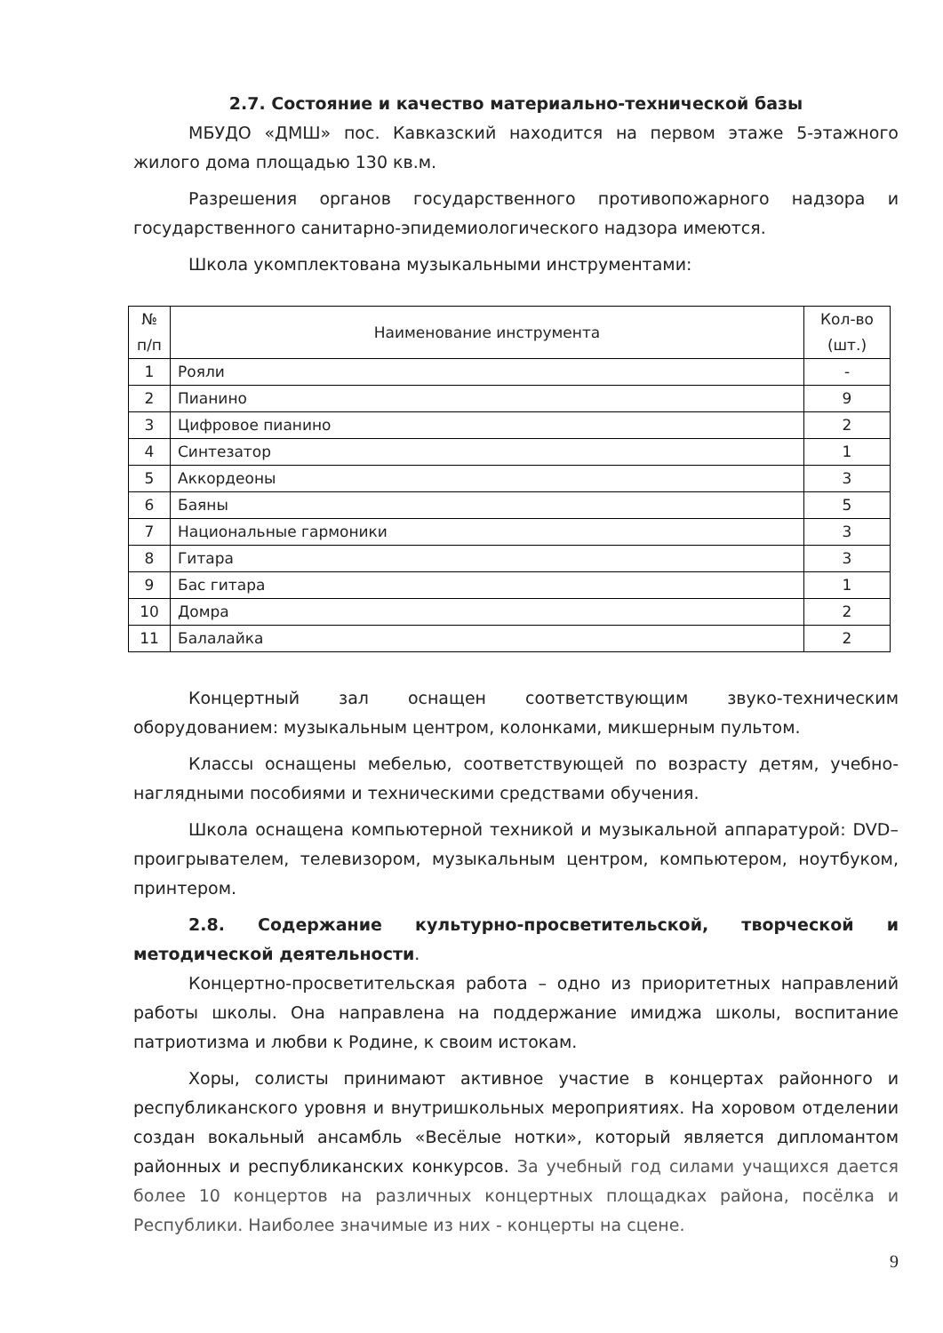2.7. Состояние и качество материально-технической базы
МБУДО «ДМШ» пос. Кавказский находится на первом этаже 5-этажного жилого дома площадью 130 кв.м.
Разрешения органов государственного противопожарного надзора и государственного санитарно-эпидемиологического надзора имеются.
Школа укомплектована музыкальными инструментами:
| № п/п | Наименование инструмента | Кол-во (шт.) |
| --- | --- | --- |
| 1 | Рояли | - |
| 2 | Пианино | 9 |
| 3 | Цифровое пианино | 2 |
| 4 | Синтезатор | 1 |
| 5 | Аккордеоны | 3 |
| 6 | Баяны | 5 |
| 7 | Национальные гармоники | 3 |
| 8 | Гитара | 3 |
| 9 | Бас гитара | 1 |
| 10 | Домра | 2 |
| 11 | Балалайка | 2 |
Концертный зал оснащен соответствующим звуко-техническим оборудованием: музыкальным центром, колонками, микшерным пультом.
Классы оснащены мебелью, соответствующей по возрасту детям, учебно-наглядными пособиями и техническими средствами обучения.
Школа оснащена компьютерной техникой и музыкальной аппаратурой: DVD–проигрывателем, телевизором, музыкальным центром, компьютером, ноутбуком, принтером.
2.8. Содержание культурно-просветительской, творческой и методической деятельности.
Концертно-просветительская работа – одно из приоритетных направлений работы школы. Она направлена на поддержание имиджа школы, воспитание патриотизма и любви к Родине, к своим истокам.
Хоры, солисты принимают активное участие в концертах районного и республиканского уровня и внутришкольных мероприятиях. На хоровом отделении создан вокальный ансамбль «Весёлые нотки», который является дипломантом районных и республиканских конкурсов. За учебный год силами учащихся дается более 10 концертов на различных концертных площадках района, посёлка и Республики. Наиболее значимые из них - концерты на сцене.
9